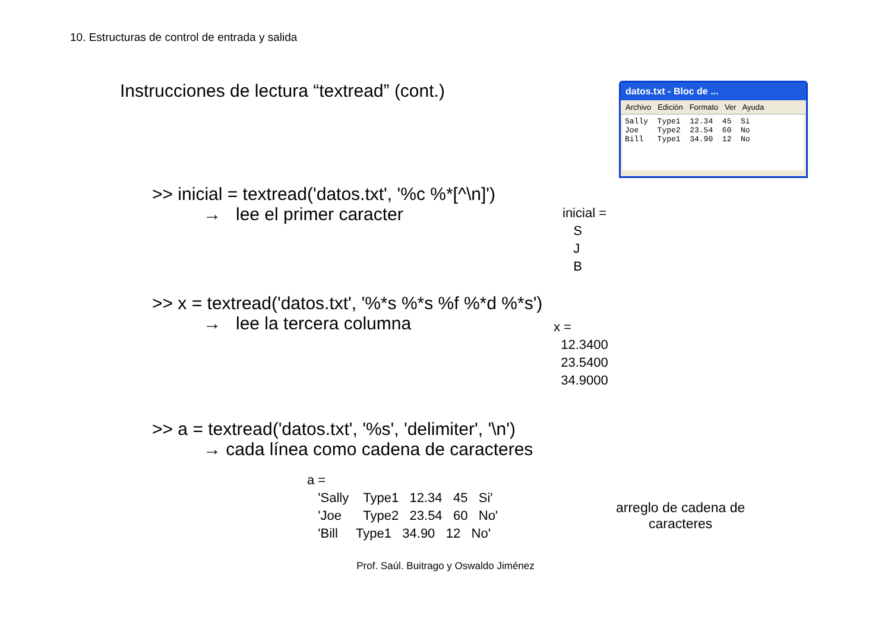10. Estructuras de control de entrada y salida
Instrucciones de lectura “textread” (cont.)
datos.txt - Bloc de ...
Archivo Edición Formato Ver Ayuda
Sally Type1 12.34 45 Si Joe Type2 23.54 60 No Bill Type1 34.90 12 No
>> inicial = textread('datos.txt', '%c %*[^\n]')
→ lee el primer caracter
inicial = S J B
>> x = textread('datos.txt', '%*s %*s %f %*d %*s')
→ lee la tercera columna
x = 12.3400 23.5400 34.9000
>> a = textread('datos.txt', '%s', 'delimiter', '\n')
→ cada línea como cadena de caracteres
a = 'Sally Type1 12.34 45 Si' 'Joe Type2 23.54 60 No' 'Bill Type1 34.90 12 No'
arreglo de cadena de
caracteres
Prof. Saúl. Buitrago y Oswaldo Jiménez